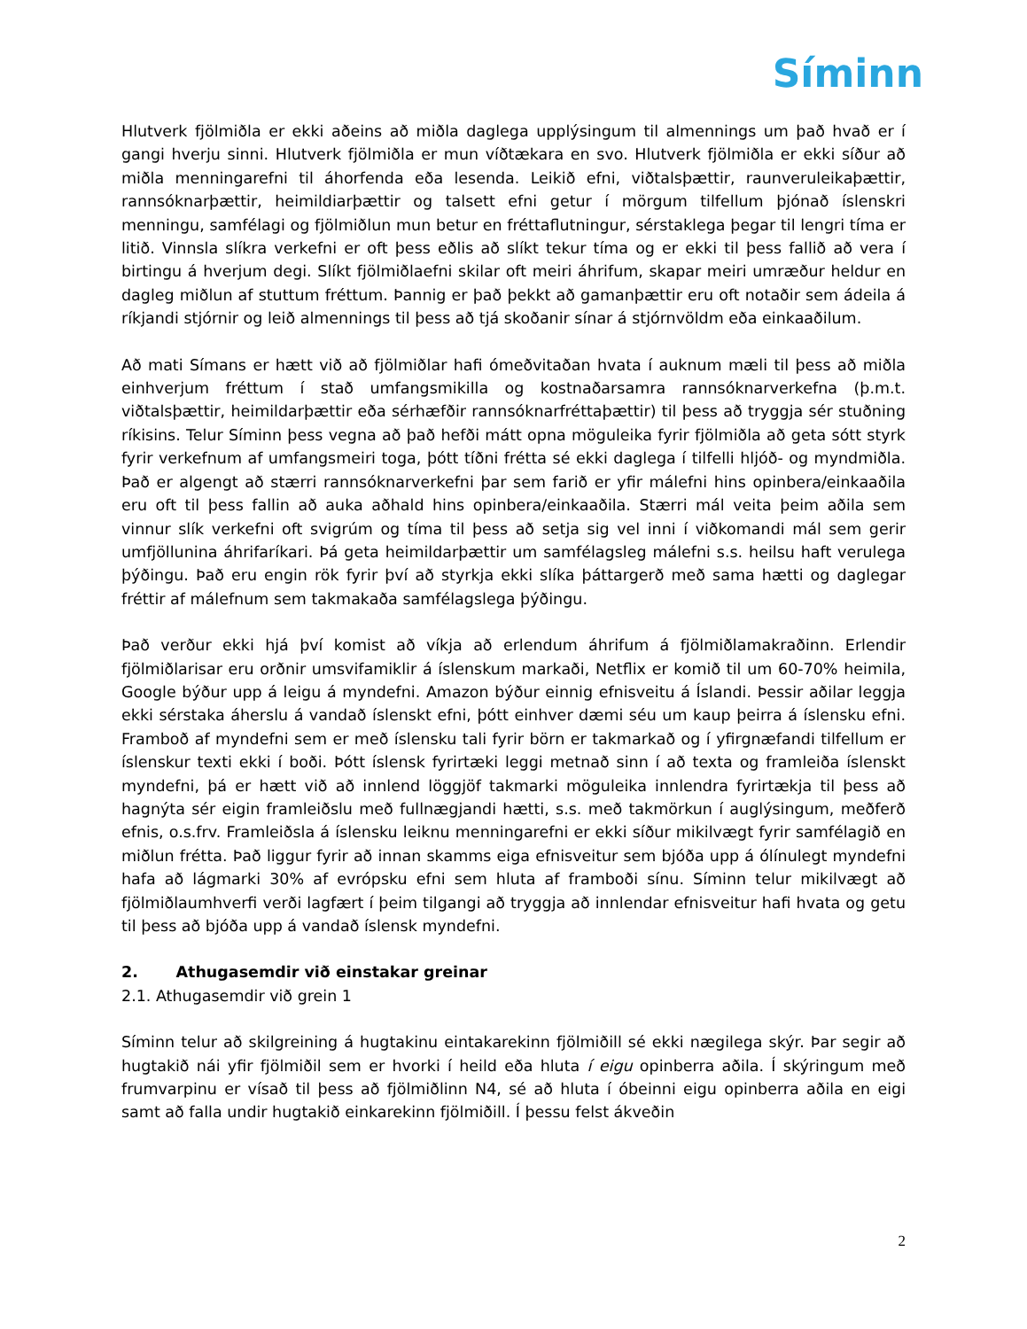Síminn
Hlutverk fjölmiðla er ekki aðeins að miðla daglega upplýsingum til almennings um það hvað er í gangi hverju sinni. Hlutverk fjölmiðla er mun víðtækara en svo. Hlutverk fjölmiðla er ekki síður að miðla menningarefni til áhorfenda eða lesenda. Leikið efni, viðtalsþættir, raunveruleikaþættir, rannsóknarþættir, heimildiarþættir og talsett efni getur í mörgum tilfellum þjónað íslenskri menningu, samfélagi og fjölmiðlun mun betur en fréttaflutningur, sérstaklega þegar til lengri tíma er litið. Vinnsla slíkra verkefni er oft þess eðlis að slíkt tekur tíma og er ekki til þess fallið að vera í birtingu á hverjum degi. Slíkt fjölmiðlaefni skilar oft meiri áhrifum, skapar meiri umræður heldur en dagleg miðlun af stuttum fréttum. Þannig er það þekkt að gamanþættir eru oft notaðir sem ádeila á ríkjandi stjórnir og leið almennings til þess að tjá skoðanir sínar á stjórnvöldm eða einkaaðilum.
Að mati Símans er hætt við að fjölmiðlar hafi ómeðvitaðan hvata í auknum mæli til þess að miðla einhverjum fréttum í stað umfangsmikilla og kostnaðarsamra rannsóknarverkefna (þ.m.t. viðtalsþættir, heimildarþættir eða sérhæfðir rannsóknarfréttaþættir) til þess að tryggja sér stuðning ríkisins. Telur Síminn þess vegna að það hefði mátt opna möguleika fyrir fjölmiðla að geta sótt styrk fyrir verkefnum af umfangsmeiri toga, þótt tíðni frétta sé ekki daglega í tilfelli hljóð- og myndmiðla. Það er algengt að stærri rannsóknarverkefni þar sem farið er yfir málefni hins opinbera/einkaaðila eru oft til þess fallin að auka aðhald hins opinbera/einkaaðila. Stærri mál veita þeim aðila sem vinnur slík verkefni oft svigrúm og tíma til þess að setja sig vel inni í viðkomandi mál sem gerir umfjöllunina áhrifaríkari. Þá geta heimildarþættir um samfélagsleg málefni s.s. heilsu haft verulega þýðingu. Það eru engin rök fyrir því að styrkja ekki slíka þáttargerð með sama hætti og daglegar fréttir af málefnum sem takmakaða samfélagslega þýðingu.
Það verður ekki hjá því komist að víkja að erlendum áhrifum á fjölmiðlamakraðinn. Erlendir fjölmiðlarisar eru orðnir umsvifamiklir á íslenskum markaði, Netflix er komið til um 60-70% heimila, Google býður upp á leigu á myndefni. Amazon býður einnig efnisveitu á Íslandi. Þessir aðilar leggja ekki sérstaka áherslu á vandað íslenskt efni, þótt einhver dæmi séu um kaup þeirra á íslensku efni. Framboð af myndefni sem er með íslensku tali fyrir börn er takmarkað og í yfirgnæfandi tilfellum er íslenskur texti ekki í boði. Þótt íslensk fyrirtæki leggi metnað sinn í að texta og framleiða íslenskt myndefni, þá er hætt við að innlend löggjöf takmarki möguleika innlendra fyrirtækja til þess að hagnýta sér eigin framleiðslu með fullnægjandi hætti, s.s. með takmörkun í auglýsingum, meðferð efnis, o.s.frv. Framleiðsla á íslensku leiknu menningarefni er ekki síður mikilvægt fyrir samfélagið en miðlun frétta. Það liggur fyrir að innan skamms eiga efnisveitur sem bjóða upp á ólínulegt myndefni hafa að lágmarki 30% af evrópsku efni sem hluta af framboði sínu. Síminn telur mikilvægt að fjölmiðlaumhverfi verði lagfært í þeim tilgangi að tryggja að innlendar efnisveitur hafi hvata og getu til þess að bjóða upp á vandað íslensk myndefni.
2. Athugasemdir við einstakar greinar
2.1. Athugasemdir við grein 1
Síminn telur að skilgreining á hugtakinu eintakarekinn fjölmiðill sé ekki nægilega skýr. Þar segir að hugtakið nái yfir fjölmiðil sem er hvorki í heild eða hluta í eigu opinberra aðila. Í skýringum með frumvarpinu er vísað til þess að fjölmiðlinn N4, sé að hluta í óbeinni eigu opinberra aðila en eigi samt að falla undir hugtakið einkarekinn fjölmiðill. Í þessu felst ákveðin
2